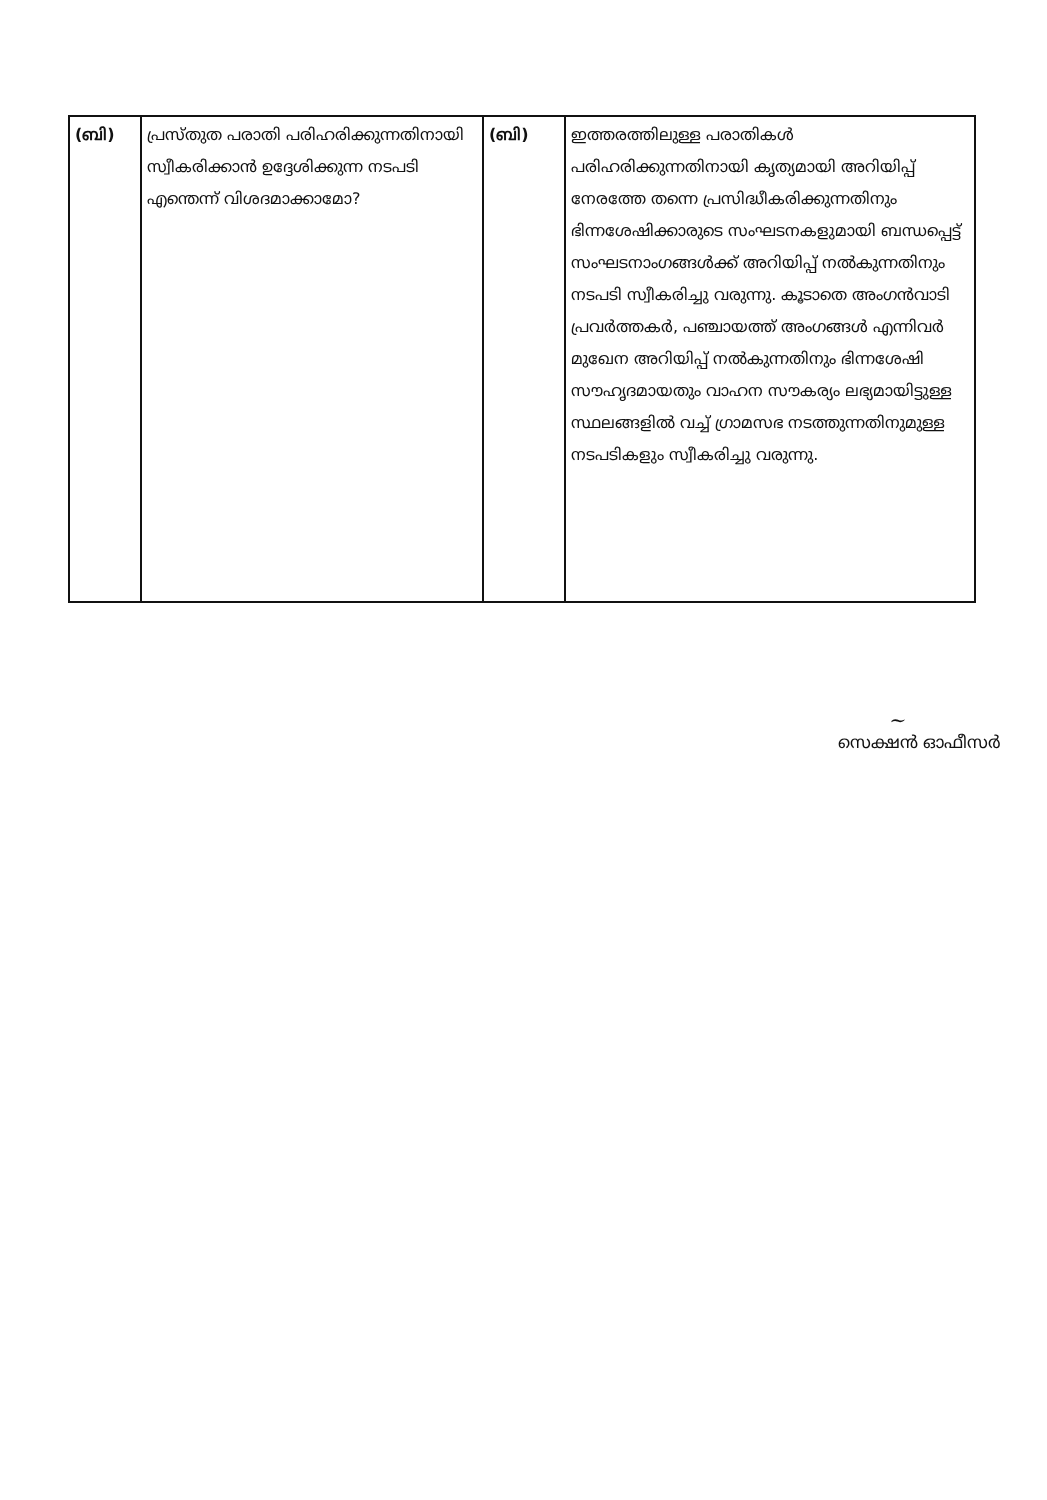| (ബി) | പ്രസ്തുത പരാതി പരിഹരിക്കുന്നതിനായി സ്വീകരിക്കാൻ ഉദ്ദേശിക്കുന്ന നടപടി എന്തെന്ന് വിശദമാക്കാമോ? | (ബി) | ഇത്തരത്തിലുള്ള പരാതികൾ പരിഹരിക്കുന്നതിനായി കൃത്യമായി അറിയിപ്പ് നേരത്തേ തന്നെ പ്രസിദ്ധീകരിക്കുന്നതിനും ഭിന്നശേഷിക്കാരുടെ സംഘടനകളുമായി ബന്ധപ്പെട്ട് സംഘടനാംഗങ്ങൾക്ക് അറിയിപ്പ് നൽകുന്നതിനും നടപടി സ്വീകരിച്ചു വരുന്നു. കൂടാതെ അംഗൻവാടി പ്രവർത്തകർ, പഞ്ചായത്ത് അംഗങ്ങൾ എന്നിവർ മുഖേന അറിയിപ്പ് നൽകുന്നതിനും ഭിന്നശേഷി സൗഹൃദമായതും വാഹന സൗകര്യം ലഭ്യമായിട്ടുള്ള സ്ഥലങ്ങളിൽ വച്ച് ഗ്രാമസഭ നടത്തുന്നതിനുമുള്ള നടപടികളും സ്വീകരിച്ചു വരുന്നു. |
~
സെക്ഷൻ ഓഫീസർ